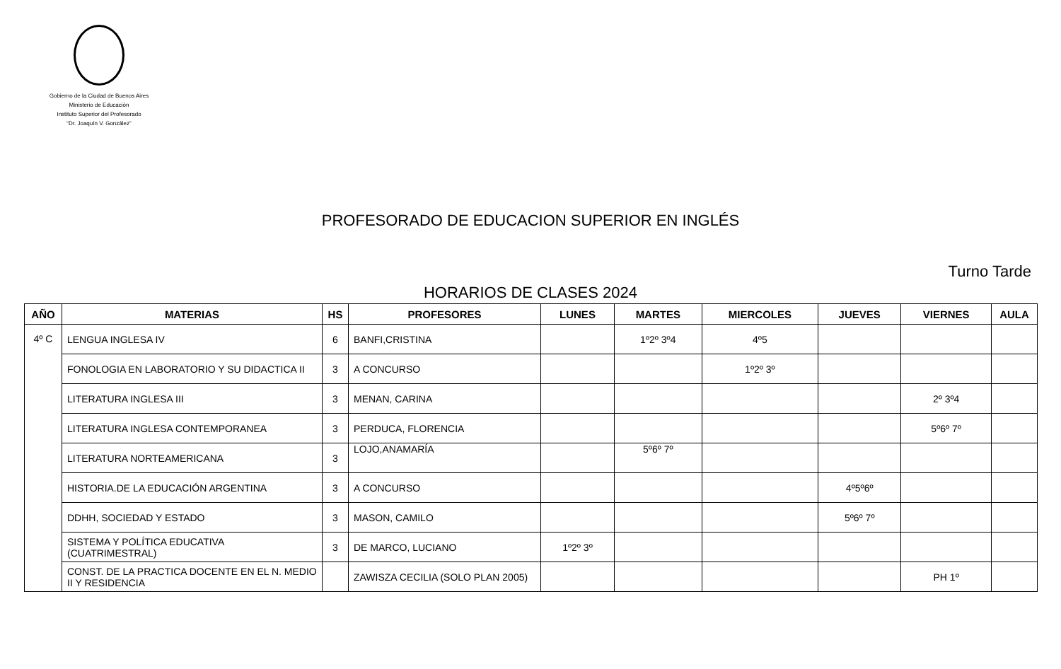Gobierno de la Ciudad de Buenos Aires
Ministerio de Educación
Instituto Superior del Profesorado
“Dr. Joaquín V. González”
PROFESORADO DE EDUCACION SUPERIOR EN INGLÉS
Turno Tarde
HORARIOS DE CLASES 2024
| AÑO | MATERIAS | HS | PROFESORES | LUNES | MARTES | MIERCOLES | JUEVES | VIERNES | AULA |
| --- | --- | --- | --- | --- | --- | --- | --- | --- | --- |
| 4º C | LENGUA INGLESA IV | 6 | BANFI,CRISTINA | | 1º2º 3º4 | 4º5 | | | |
| | FONOLOGIA EN LABORATORIO Y SU DIDACTICA II | 3 | A CONCURSO | | | 1º2º 3º | | | |
| | LITERATURA INGLESA III | 3 | MENAN, CARINA | | | | | 2º 3º4 | |
| | LITERATURA INGLESA CONTEMPORANEA | 3 | PERDUCA, FLORENCIA | | | | | 5º6º 7º | |
| | LITERATURA NORTEAMERICANA | 3 | LOJO,ANAMARÍA | | 5º6º 7º | | | | |
| | HISTORIA.DE LA EDUCACIÓN ARGENTINA | 3 | A CONCURSO | | | | 4º5º6º | | |
| | DDHH, SOCIEDAD Y ESTADO | 3 | MASON, CAMILO | | | | 5º6º 7º | | |
| | SISTEMA Y POLÍTICA EDUCATIVA (CUATRIMESTRAL) | 3 | DE MARCO, LUCIANO | 1º2º 3º | | | | | |
| | CONST. DE LA PRACTICA DOCENTE EN EL N. MEDIO II Y RESIDENCIA | | ZAWISZA CECILIA (SOLO PLAN 2005) | | | | | PH 1º | |